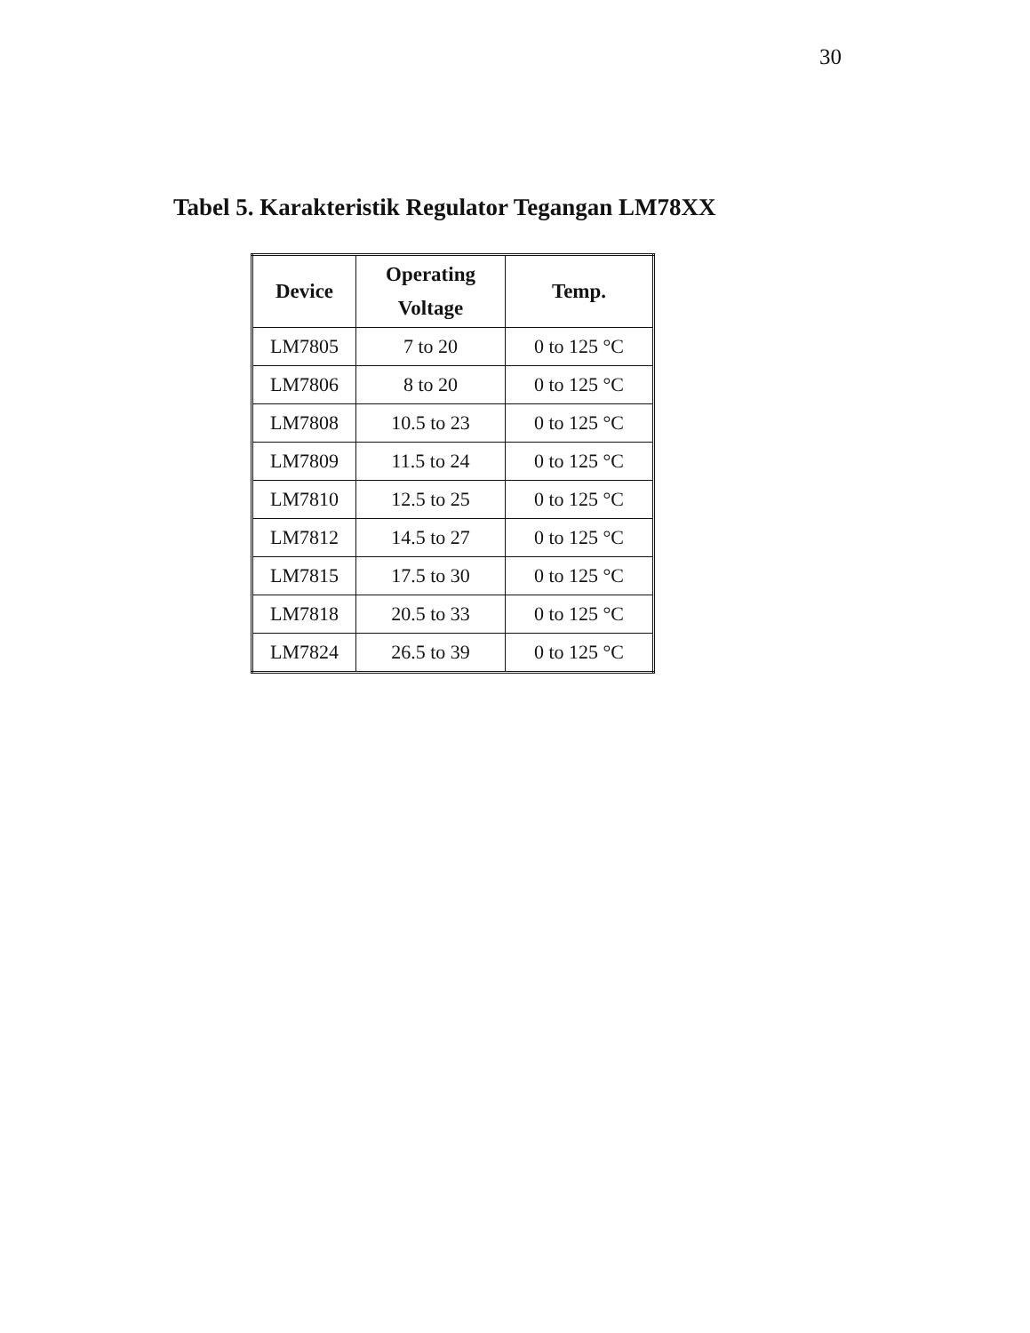30
Tabel 5. Karakteristik Regulator Tegangan LM78XX
| Device | Operating Voltage | Temp. |
| --- | --- | --- |
| LM7805 | 7 to 20 | 0 to 125 °C |
| LM7806 | 8 to 20 | 0 to 125 °C |
| LM7808 | 10.5 to 23 | 0 to 125 °C |
| LM7809 | 11.5 to 24 | 0 to 125 °C |
| LM7810 | 12.5 to 25 | 0 to 125 °C |
| LM7812 | 14.5 to 27 | 0 to 125 °C |
| LM7815 | 17.5 to 30 | 0 to 125 °C |
| LM7818 | 20.5 to 33 | 0 to 125 °C |
| LM7824 | 26.5 to 39 | 0 to 125 °C |